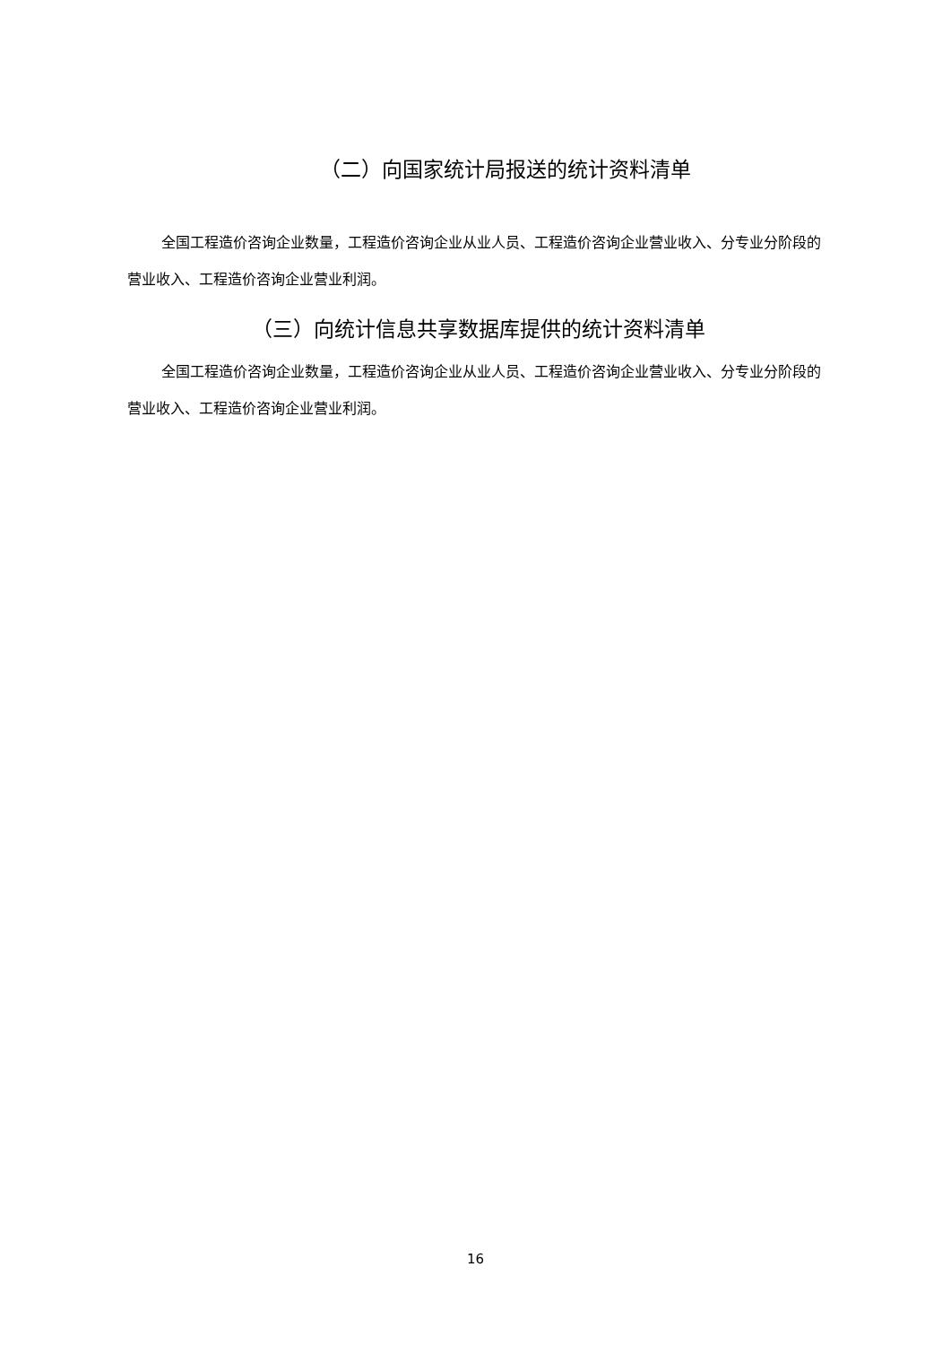（二）向国家统计局报送的统计资料清单
全国工程造价咨询企业数量，工程造价咨询企业从业人员、工程造价咨询企业营业收入、分专业分阶段的营业收入、工程造价咨询企业营业利润。
（三）向统计信息共享数据库提供的统计资料清单
全国工程造价咨询企业数量，工程造价咨询企业从业人员、工程造价咨询企业营业收入、分专业分阶段的营业收入、工程造价咨询企业营业利润。
16